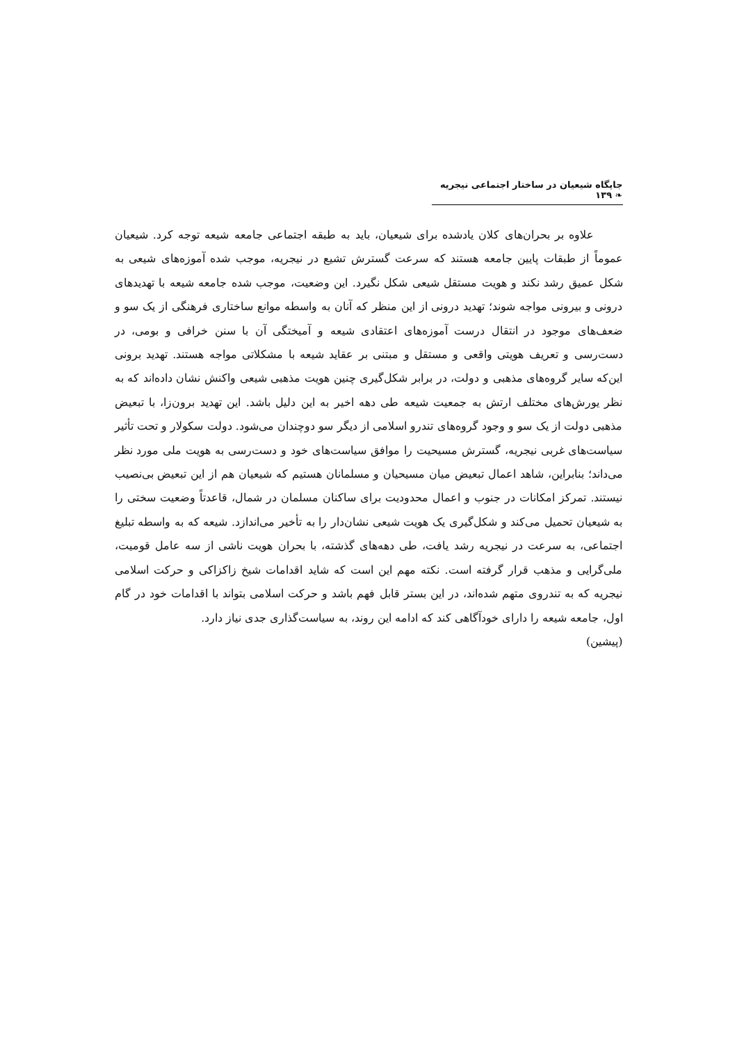جایگاه شیعیان در ساختار اجتماعی نیجریه ❧ ۱۳۹
علاوه بر بحران‌های کلان یادشده برای شیعیان، باید به طبقه اجتماعی جامعه شیعه توجه کرد. شیعیان عموماً از طبقات پایین جامعه هستند که سرعت گسترش تشیع در نیجریه، موجب شده آموزه‌های شیعی به شکل عمیق رشد نکند و هویت مستقل شیعی شکل نگیرد. این وضعیت، موجب شده جامعه شیعه با تهدیدهای درونی و بیرونی مواجه شوند؛ تهدید درونی از این منظر که آنان به واسطه موانع ساختاری فرهنگی از یک سو و ضعف‌های موجود در انتقال درست آموزه‌های اعتقادی شیعه و آمیختگی آن با سنن خرافی و بومی، در دست‌رسی و تعریف هویتی واقعی و مستقل و مبتنی بر عقاید شیعه با مشکلاتی مواجه هستند. تهدید برونی این‌که سایر گروه‌های مذهبی و دولت، در برابر شکل‌گیری چنین هویت مذهبی شیعی واکنش نشان داده‌اند که به نظر یورش‌های مختلف ارتش به جمعیت شیعه طی دهه اخیر به این دلیل باشد. این تهدید برون‌زا، با تبعیض مذهبی دولت از یک سو و وجود گروه‌های تندرو اسلامی از دیگر سو دوچندان می‌شود. دولت سکولار و تحت تأثیر سیاست‌های غربی نیجریه، گسترش مسیحیت را موافق سیاست‌های خود و دست‌رسی به هویت ملی مورد نظر می‌داند؛ بنابراین، شاهد اعمال تبعیض میان مسیحیان و مسلمانان هستیم که شیعیان هم از این تبعیض بی‌نصیب نیستند. تمرکز امکانات در جنوب و اعمال محدودیت برای ساکنان مسلمان در شمال، قاعدتاً وضعیت سختی را به شیعیان تحمیل می‌کند و شکل‌گیری یک هویت شیعی نشان‌دار را به تأخیر می‌اندازد. شیعه که به واسطه تبلیغ اجتماعی، به سرعت در نیجریه رشد یافت، طی دهه‌های گذشته، با بحران هویت ناشی از سه عامل قومیت، ملی‌گرایی و مذهب قرار گرفته است. نکته مهم این است که شاید اقدامات شیخ زاکزاکی و حرکت اسلامی نیجریه که به تندروی متهم شده‌اند، در این بستر قابل فهم باشد و حرکت اسلامی بتواند با اقدامات خود در گام اول، جامعه شیعه را دارای خودآگاهی کند که ادامه این روند، به سیاست‌گذاری جدی نیاز دارد.
(پیشین)